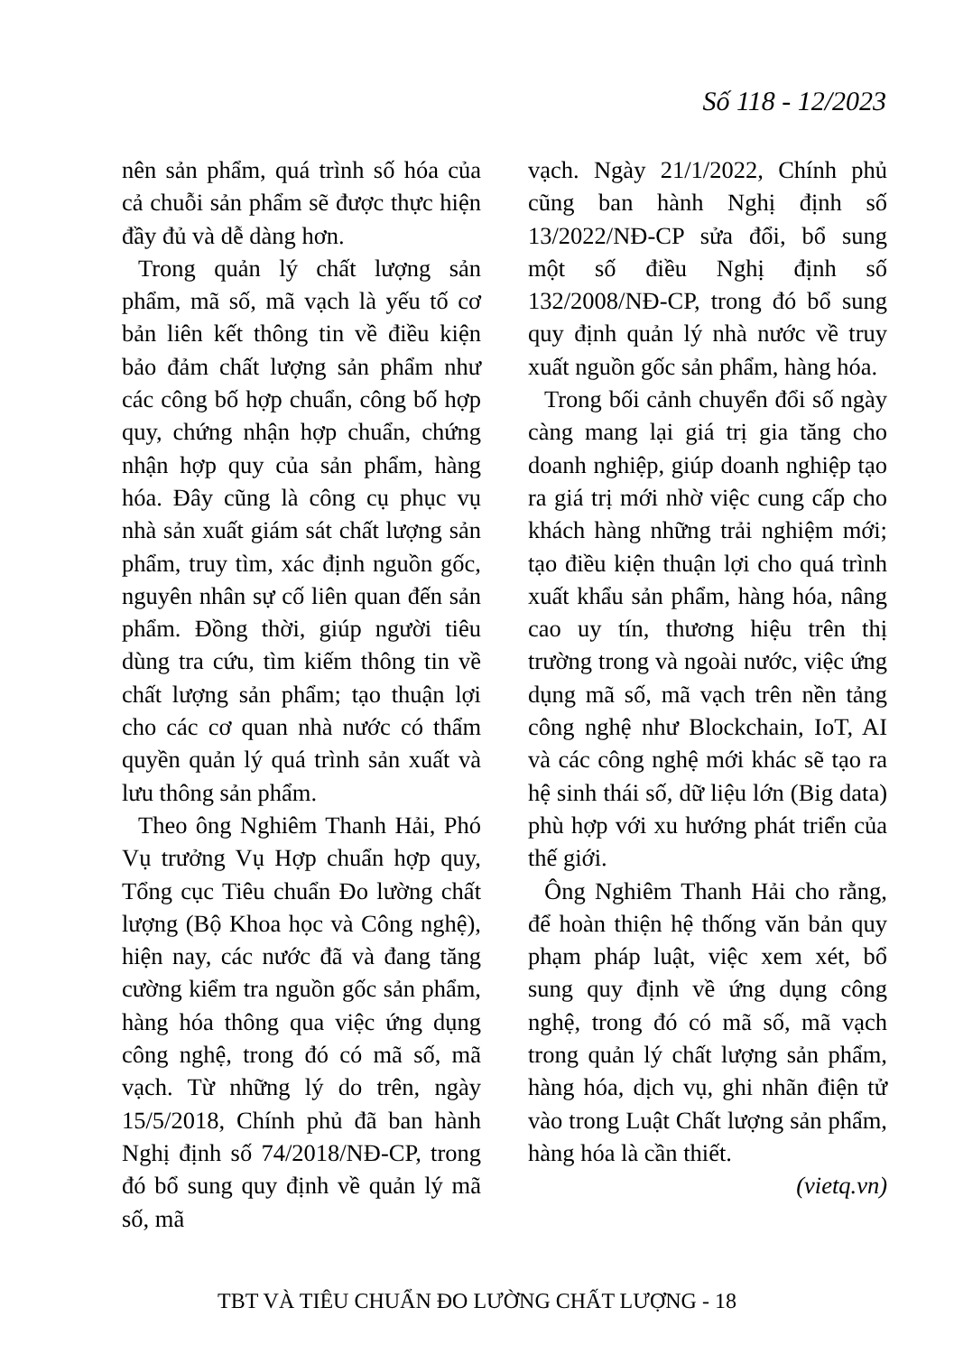Số 118 - 12/2023
nên sản phẩm, quá trình số hóa của cả chuỗi sản phẩm sẽ được thực hiện đầy đủ và dễ dàng hơn.
Trong quản lý chất lượng sản phẩm, mã số, mã vạch là yếu tố cơ bản liên kết thông tin về điều kiện bảo đảm chất lượng sản phẩm như các công bố hợp chuẩn, công bố hợp quy, chứng nhận hợp chuẩn, chứng nhận hợp quy của sản phẩm, hàng hóa. Đây cũng là công cụ phục vụ nhà sản xuất giám sát chất lượng sản phẩm, truy tìm, xác định nguồn gốc, nguyên nhân sự cố liên quan đến sản phẩm. Đồng thời, giúp người tiêu dùng tra cứu, tìm kiếm thông tin về chất lượng sản phẩm; tạo thuận lợi cho các cơ quan nhà nước có thẩm quyền quản lý quá trình sản xuất và lưu thông sản phẩm.
Theo ông Nghiêm Thanh Hải, Phó Vụ trưởng Vụ Hợp chuẩn hợp quy, Tổng cục Tiêu chuẩn Đo lường chất lượng (Bộ Khoa học và Công nghệ), hiện nay, các nước đã và đang tăng cường kiểm tra nguồn gốc sản phẩm, hàng hóa thông qua việc ứng dụng công nghệ, trong đó có mã số, mã vạch. Từ những lý do trên, ngày 15/5/2018, Chính phủ đã ban hành Nghị định số 74/2018/NĐ-CP, trong đó bổ sung quy định về quản lý mã số, mã
vạch. Ngày 21/1/2022, Chính phủ cũng ban hành Nghị định số 13/2022/NĐ-CP sửa đổi, bổ sung một số điều Nghị định số 132/2008/NĐ-CP, trong đó bổ sung quy định quản lý nhà nước về truy xuất nguồn gốc sản phẩm, hàng hóa.
Trong bối cảnh chuyển đổi số ngày càng mang lại giá trị gia tăng cho doanh nghiệp, giúp doanh nghiệp tạo ra giá trị mới nhờ việc cung cấp cho khách hàng những trải nghiệm mới; tạo điều kiện thuận lợi cho quá trình xuất khẩu sản phẩm, hàng hóa, nâng cao uy tín, thương hiệu trên thị trường trong và ngoài nước, việc ứng dụng mã số, mã vạch trên nền tảng công nghệ như Blockchain, IoT, AI và các công nghệ mới khác sẽ tạo ra hệ sinh thái số, dữ liệu lớn (Big data) phù hợp với xu hướng phát triển của thế giới.
Ông Nghiêm Thanh Hải cho rằng, để hoàn thiện hệ thống văn bản quy phạm pháp luật, việc xem xét, bổ sung quy định về ứng dụng công nghệ, trong đó có mã số, mã vạch trong quản lý chất lượng sản phẩm, hàng hóa, dịch vụ, ghi nhãn điện tử vào trong Luật Chất lượng sản phẩm, hàng hóa là cần thiết.
(vietq.vn)
TBT VÀ TIÊU CHUẨN ĐO LƯỜNG CHẤT LƯỢNG - 18